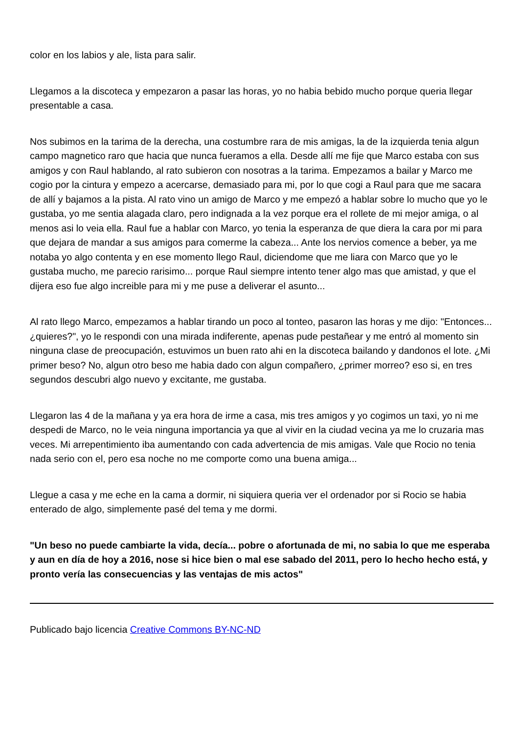color en los labios y ale, lista para salir.
Llegamos a la discoteca y empezaron a pasar las horas, yo no habia bebido mucho porque queria llegar presentable a casa.
Nos subimos en la tarima de la derecha, una costumbre rara de mis amigas, la de la izquierda tenia algun campo magnetico raro que hacia que nunca fueramos a ella. Desde allí me fije que Marco estaba con sus amigos y con Raul hablando, al rato subieron con nosotras a la tarima. Empezamos a bailar y Marco me cogio por la cintura y empezo a acercarse, demasiado para mi, por lo que cogi a Raul para que me sacara de allí y bajamos a la pista. Al rato vino un amigo de Marco y me empezó a hablar sobre lo mucho que yo le gustaba, yo me sentia alagada claro, pero indignada a la vez porque era el rollete de mi mejor amiga, o al menos asi lo veia ella. Raul fue a hablar con Marco, yo tenia la esperanza de que diera la cara por mi para que dejara de mandar a sus amigos para comerme la cabeza... Ante los nervios comence a beber, ya me notaba yo algo contenta y en ese momento llego Raul, diciendome que me liara con Marco que yo le gustaba mucho, me parecio rarisimo... porque Raul siempre intento tener algo mas que amistad, y que el dijera eso fue algo increible para mi y me puse a deliverar el asunto...
Al rato llego Marco, empezamos a hablar tirando un poco al tonteo, pasaron las horas y me dijo: "Entonces...¿quieres?", yo le respondi con una mirada indiferente, apenas pude pestañear y me entró al momento sin ninguna clase de preocupación, estuvimos un buen rato ahi en la discoteca bailando y dandonos el lote. ¿Mi primer beso? No, algun otro beso me habia dado con algun compañero, ¿primer morreo? eso si, en tres segundos descubri algo nuevo y excitante, me gustaba.
Llegaron las 4 de la mañana y ya era hora de irme a casa, mis tres amigos y yo cogimos un taxi, yo ni me despedi de Marco, no le veia ninguna importancia ya que al vivir en la ciudad vecina ya me lo cruzaria mas veces. Mi arrepentimiento iba aumentando con cada advertencia de mis amigas. Vale que Rocio no tenia nada serio con el, pero esa noche no me comporte como una buena amiga...
Llegue a casa y me eche en la cama a dormir, ni siquiera queria ver el ordenador por si Rocio se habia enterado de algo, simplemente pasé del tema y me dormi.
"Un beso no puede cambiarte la vida, decía... pobre o afortunada de mi, no sabia lo que me esperaba y aun en día de hoy a 2016, nose si hice bien o mal ese sabado del 2011, pero lo hecho hecho está, y pronto vería las consecuencias y las ventajas de mis actos"
Publicado bajo licencia Creative Commons BY-NC-ND